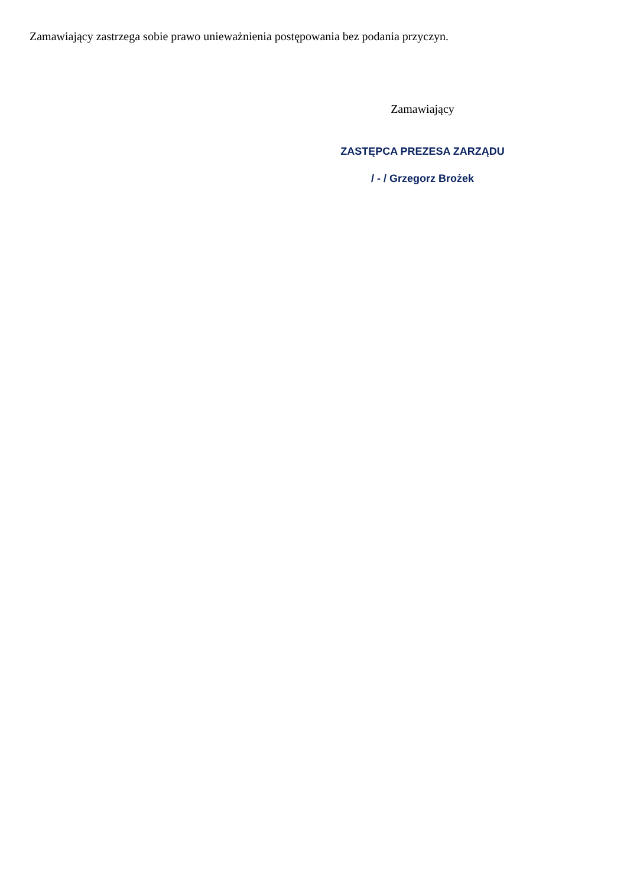Zamawiający zastrzega sobie prawo unieważnienia postępowania bez podania przyczyn.
Zamawiający
ZASTĘPCA PREZESA ZARZĄDU
/ - / Grzegorz Brożek